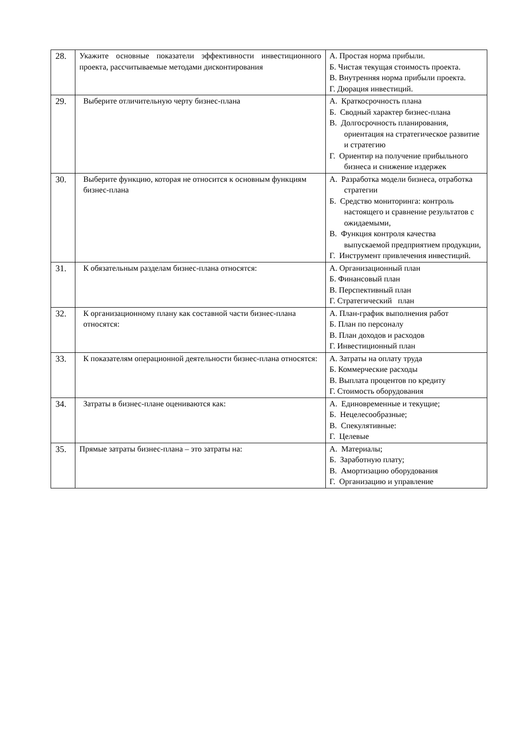| 28. | Укажите основные показатели эффективности инвестиционного проекта, рассчитываемые методами дисконтирования | А. Простая норма прибыли. Б. Чистая текущая стоимость проекта. В. Внутренняя норма прибыли проекта. Г. Дюрация инвестиций. |
| 29. | Выберите отличительную черту бизнес-плана | А. Краткосрочность плана Б. Сводный характер бизнес-плана В. Долгосрочность планирования, ориентация на стратегическое развитие и стратегию Г. Ориентир на получение прибыльного бизнеса и снижение издержек |
| 30. | Выберите функцию, которая не относится к основным функциям бизнес-плана | А. Разработка модели бизнеса, отработка стратегии Б. Средство мониторинга: контроль настоящего и сравнение результатов с ожидаемыми, В. Функция контроля качества выпускаемой предприятием продукции, Г. Инструмент привлечения инвестиций. |
| 31. | К обязательным разделам бизнес-плана относятся: | А. Организационный план Б. Финансовый план В. Перспективный план Г. Стратегический план |
| 32. | К организационному плану как составной части бизнес-плана относятся: | А. План-график выполнения работ Б. План по персоналу В. План доходов и расходов Г. Инвестиционный план |
| 33. | К показателям операционной деятельности бизнес-плана относятся: | А. Затраты на оплату труда Б. Коммерческие расходы В. Выплата процентов по кредиту Г. Стоимость оборудования |
| 34. | Затраты в бизнес-плане оцениваются как: | А. Единовременные и текущие; Б. Нецелесообразные; В. Спекулятивные: Г. Целевые |
| 35. | Прямые затраты бизнес-плана – это затраты на: | А. Материалы; Б. Заработную плату; В. Амортизацию оборудования Г. Организацию и управление |